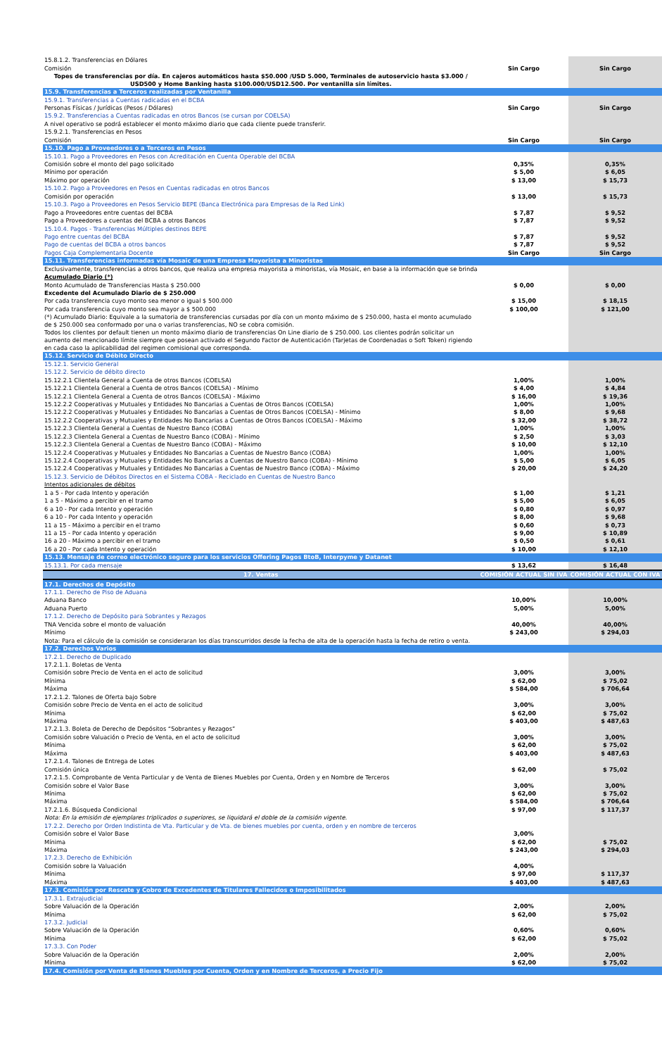| 15.8.1.2. Transferencias en Dólares | | |
| Comisión | Sin Cargo | Sin Cargo |
| Topes de transferencias por día. En cajeros automáticos hasta $50.000 /USD 5.000, Terminales de autoservicio hasta $3.000 / USD500 y Home Banking hasta $100.000/USD12.500. Por ventanilla sin límites. | | |
| 15.9. Transferencias a Terceros realizadas por Ventanilla | | |
| 15.9.1. Transferencias a Cuentas radicadas en el BCBA | | |
| Personas Físicas / Jurídicas (Pesos / Dólares) | Sin Cargo | Sin Cargo |
| 15.9.2. Transferencias a Cuentas radicadas en otros Bancos (se cursan por COELSA) | | |
| A nivel operativo se podrá establecer el monto máximo diario que cada cliente puede transferir. | | |
| 15.9.2.1. Transferencias en Pesos | | |
| Comisión | Sin Cargo | Sin Cargo |
| 15.10. Pago a Proveedores o a Terceros en Pesos | | |
| 15.10.1. Pago a Proveedores en Pesos con Acreditación en Cuenta Operable del BCBA | | |
| Comisión sobre el monto del pago solicitado | 0,35% | 0,35% |
| Mínimo por operación | $ 5,00 | $ 6,05 |
| Máximo por operación | $ 13,00 | $ 15,73 |
| 15.10.2. Pago a Proveedores en Pesos en Cuentas radicadas en otros Bancos | | |
| Comisión por operación | $ 13,00 | $ 15,73 |
| 15.10.3. Pago a Proveedores en Pesos Servicio BEPE (Banca Electrónica para Empresas de la Red Link) | | |
| Pago a Proveedores entre cuentas del BCBA | $ 7,87 | $ 9,52 |
| Pago a Proveedores a cuentas del BCBA a otros Bancos | $ 7,87 | $ 9,52 |
| 15.10.4. Pagos - Transferencias Múltiples destinos BEPE | | |
| Pago entre cuentas del BCBA | $ 7,87 | $ 9,52 |
| Pago de cuentas del BCBA a otros bancos | $ 7,87 | $ 9,52 |
| Pagos Caja Complementaria Docente | Sin Cargo | Sin Cargo |
| 15.11. Transferencias informadas vía Mosaic de una Empresa Mayorista a Minoristas | | |
| Exclusivamente, transferencias a otros bancos, que realiza una empresa mayorista a minoristas, vía Mosaic, en base a la información que se brinda | | |
| Acumulado Diario (*) | | |
| Monto Acumulado de Transferencias Hasta $ 250.000 | $ 0,00 | $ 0,00 |
| Excedente del Acumulado Diario de $ 250.000 | | |
| Por cada transferencia cuyo monto sea menor o igual $ 500.000 | $ 15,00 | $ 18,15 |
| Por cada transferencia cuyo monto sea mayor a $ 500.000 | $ 100,00 | $ 121,00 |
| (*) Acumulado Diario: Equivale a la sumatoria de transferencias cursadas por día con un monto máximo de $ 250.000, hasta el monto acumulado de $ 250.000 sea conformado por una o varias transferencias, NO se cobra comisión. | | |
| Todos los clientes por default tienen un monto máximo diario de transferencias On Line diario de $ 250.000. Los clientes podrán solicitar un aumento del mencionado límite siempre que posean activado el Segundo Factor de Autenticación (Tarjetas de Coordenadas o Soft Token) rigiendo en cada caso la aplicabilidad del regimen comisional que corresponda. | | |
| 15.12. Servicio de Débito Directo | | |
| 15.12.1. Servicio General | | |
| 15.12.2. Servicio de débito directo | | |
| 15.12.2.1 Clientela General a Cuenta de otros Bancos (COELSA) | 1,00% | 1,00% |
| 15.12.2.1 Clientela General a Cuenta de otros Bancos (COELSA) - Mínimo | $ 4,00 | $ 4,84 |
| 15.12.2.1 Clientela General a Cuenta de otros Bancos (COELSA) - Máximo | $ 16,00 | $ 19,36 |
| 15.12.2.2 Cooperativas y Mutuales y Entidades No Bancarias a Cuentas de Otros Bancos (COELSA) | 1,00% | 1,00% |
| 15.12.2.2 Cooperativas y Mutuales y Entidades No Bancarias a Cuentas de Otros Bancos (COELSA) - Mínimo | $ 8,00 | $ 9,68 |
| 15.12.2.2 Cooperativas y Mutuales y Entidades No Bancarias a Cuentas de Otros Bancos (COELSA) - Máximo | $ 32,00 | $ 38,72 |
| 15.12.2.3 Clientela General a Cuentas de Nuestro Banco (COBA) | 1,00% | 1,00% |
| 15.12.2.3 Clientela General a Cuentas de Nuestro Banco (COBA) - Mínimo | $ 2,50 | $ 3,03 |
| 15.12.2.3 Clientela General a Cuentas de Nuestro Banco (COBA) - Máximo | $ 10,00 | $ 12,10 |
| 15.12.2.4 Cooperativas y Mutuales y Entidades No Bancarias a Cuentas de Nuestro Banco (COBA) | 1,00% | 1,00% |
| 15.12.2.4 Cooperativas y Mutuales y Entidades No Bancarias a Cuentas de Nuestro Banco (COBA) - Mínimo | $ 5,00 | $ 6,05 |
| 15.12.2.4 Cooperativas y Mutuales y Entidades No Bancarias a Cuentas de Nuestro Banco (COBA) - Máximo | $ 20,00 | $ 24,20 |
| 15.12.3. Servicio de Débitos Directos en el Sistema COBA - Reciclado en Cuentas de Nuestro Banco | | |
| Intentos adicionales de débitos | | |
| 1 a 5 - Por cada Intento y operación | $ 1,00 | $ 1,21 |
| 1 a 5 - Máximo a percibir en el tramo | $ 5,00 | $ 6,05 |
| 6 a 10 - Por cada Intento y operación | $ 0,80 | $ 0,97 |
| 6 a 10 - Por cada Intento y operación | $ 8,00 | $ 9,68 |
| 11 a 15 - Máximo a percibir en el tramo | $ 0,60 | $ 0,73 |
| 11 a 15 - Por cada Intento y operación | $ 9,00 | $ 10,89 |
| 16 a 20 - Máximo a percibir en el tramo | $ 0,50 | $ 0,61 |
| 16 a 20 - Por cada Intento y operación | $ 10,00 | $ 12,10 |
| 15.13. Mensaje de correo electrónico seguro para los servicios Offering Pagos BtoB, Interpyme y Datanet | | |
| 15.13.1. Por cada mensaje | $ 13,62 | $ 16,48 |
| 17. Ventas | COMISIÓN ACTUAL SIN IVA | COMISIÓN ACTUAL CON IVA |
| 17.1. Derechos de Depósito | | |
| 17.1.1. Derecho de Piso de Aduana | | |
| Aduana Banco | 10,00% | 10,00% |
| Aduana Puerto | 5,00% | 5,00% |
| 17.1.2. Derecho de Depósito para Sobrantes y Rezagos | | |
| TNA Vencida sobre el monto de valuación | 40,00% | 40,00% |
| Mínimo | $ 243,00 | $ 294,03 |
| Nota: Para el cálculo de la comisión se consideraran los días transcurridos desde la fecha de alta de la operación hasta la fecha de retiro o venta. | | |
| 17.2. Derechos Varios | | |
| 17.2.1. Derecho de Duplicado | | |
| 17.2.1.1. Boletas de Venta | | |
| Comisión sobre Precio de Venta en el acto de solicitud | 3,00% | 3,00% |
| Mínima | $ 62,00 | $ 75,02 |
| Máxima | $ 584,00 | $ 706,64 |
| 17.2.1.2. Talones de Oferta bajo Sobre | | |
| Comisión sobre Precio de Venta en el acto de solicitud | 3,00% | 3,00% |
| Mínima | $ 62,00 | $ 75,02 |
| Máxima | $ 403,00 | $ 487,63 |
| 17.2.1.3. Boleta de Derecho de Depósitos “Sobrantes y Rezagos” | | |
| Comisión sobre Valuación o Precio de Venta, en el acto de solicitud | 3,00% | 3,00% |
| Mínima | $ 62,00 | $ 75,02 |
| Máxima | $ 403,00 | $ 487,63 |
| 17.2.1.4. Talones de Entrega de Lotes | | |
| Comisión única | $ 62,00 | $ 75,02 |
| 17.2.1.5. Comprobante de Venta Particular y de Venta de Bienes Muebles por Cuenta, Orden y en Nombre de Terceros | | |
| Comisión sobre el Valor Base | 3,00% | 3,00% |
| Mínima | $ 62,00 | $ 75,02 |
| Máxima | $ 584,00 | $ 706,64 |
| 17.2.1.6. Búsqueda Condicional | $ 97,00 | $ 117,37 |
| Nota: En la emisión de ejemplares triplicados o superiores, se liquidará el doble de la comisión vigente. | | |
| 17.2.2. Derecho por Orden Indistinta de Vta. Particular y de Vta. de bienes muebles por cuenta, orden y en nombre de terceros | | |
| Comisión sobre el Valor Base | 3,00% | |
| Mínima | $ 62,00 | $ 75,02 |
| Máxima | $ 243,00 | $ 294,03 |
| 17.2.3. Derecho de Exhibición | | |
| Comisión sobre la Valuación | 4,00% | |
| Mínima | $ 97,00 | $ 117,37 |
| Máxima | $ 403,00 | $ 487,63 |
| 17.3. Comisión por Rescate y Cobro de Excedentes de Titulares Fallecidos o Imposibilitados | | |
| 17.3.1. Extrajudicial | | |
| Sobre Valuación de la Operación | 2,00% | 2,00% |
| Mínima | $ 62,00 | $ 75,02 |
| 17.3.2. Judicial | | |
| Sobre Valuación de la Operación | 0,60% | 0,60% |
| Mínima | $ 62,00 | $ 75,02 |
| 17.3.3. Con Poder | | |
| Sobre Valuación de la Operación | 2,00% | 2,00% |
| Mínima | $ 62,00 | $ 75,02 |
| 17.4. Comisión por Venta de Bienes Muebles por Cuenta, Orden y en Nombre de Terceros, a Precio Fijo | | |